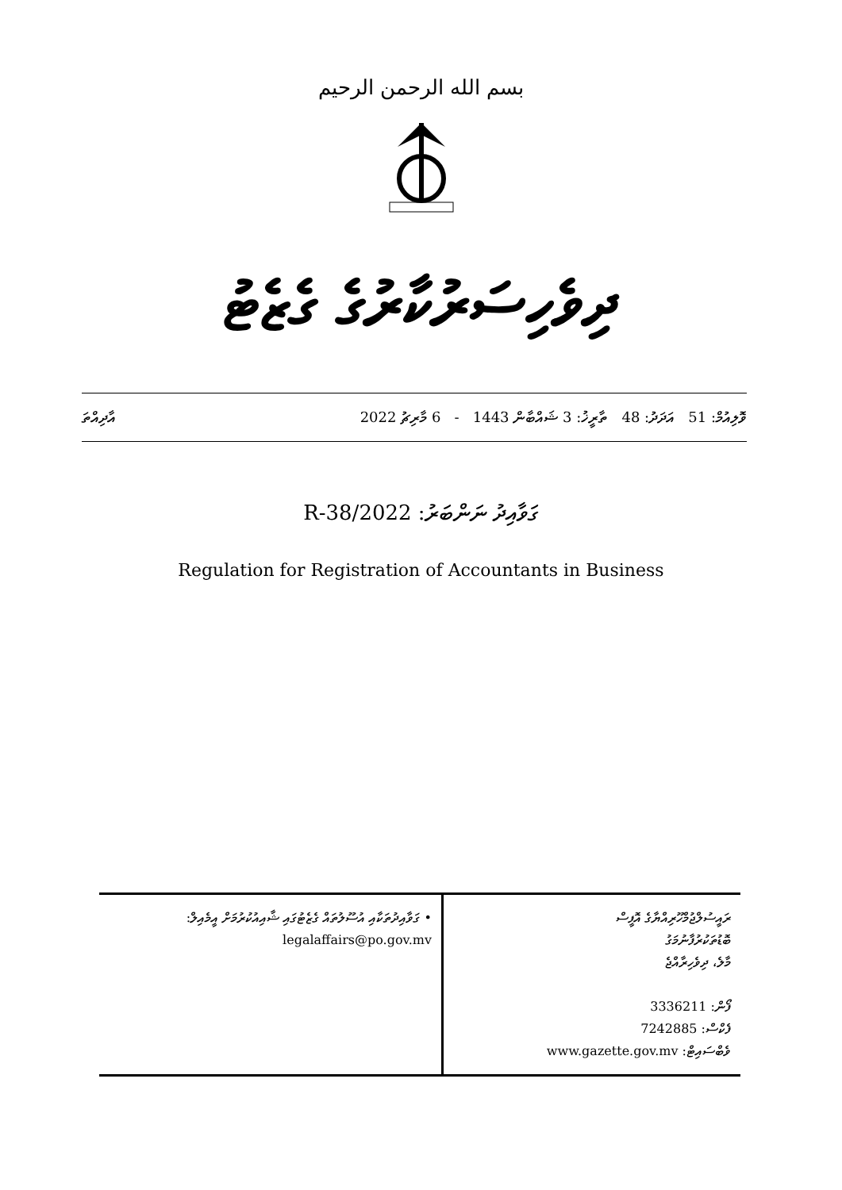بسم الله الرحمن الرحيم
ދިވެހިސަރުކާރުގެ ގެޒެޓު
ވޮލިއުމް: 51 އަދަދު: 48 ތާރީޚު: 3 ޝައްބާން 1443 - 6 މާރިޗު 2022 އާދިއްތަ
ގަވާއިދު ނަންބަރު: 2022/R-38
Regulation for Registration of Accountants in Business
| ރައީސުލްޖުމްހޫރިއްޔާގެ އޮފީސް ބޮޑުތަކުރުފާނުމަގު މާލެ، ދިވެހިރާއްޖެ ފޯން: 3336211 ފެކްސް: 7242885 ވެބްސައިޓް: www.gazette.gov.mv | • ގަވާއިދުތަކާއި އުސޫލުތައް ގެޒެޓުގައި ޝާއިއުކުރުމަށް އީމެއިލް: legalaffairs@po.gov.mv |